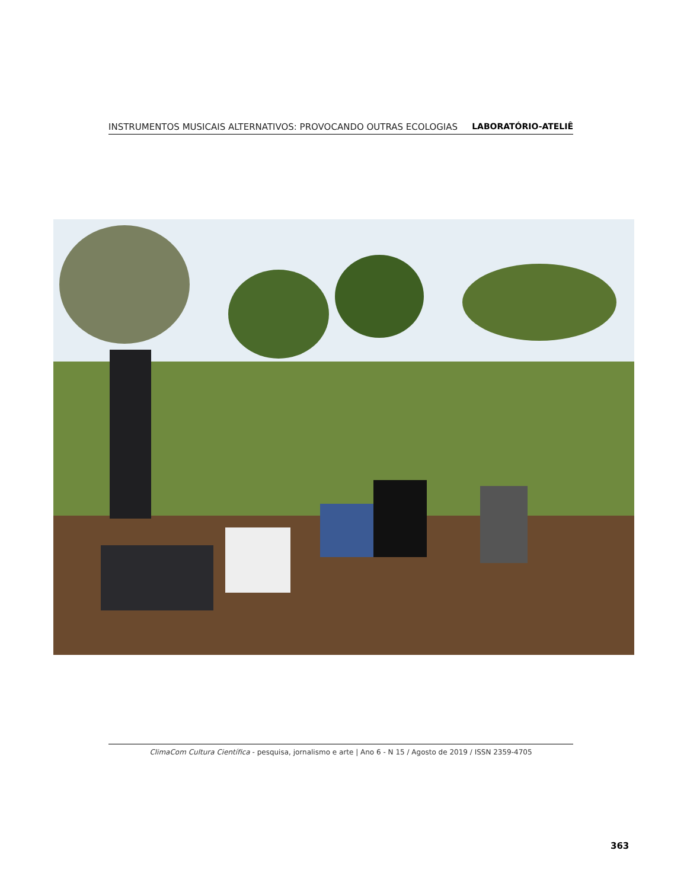INSTRUMENTOS MUSICAIS ALTERNATIVOS: PROVOCANDO OUTRAS ECOLOGIAS LABORATÓRIO-ATELIÊ
ClimaCom Cultura Científica - pesquisa, jornalismo e arte | Ano 6 - N 15 / Agosto de 2019 / ISSN 2359-4705
363